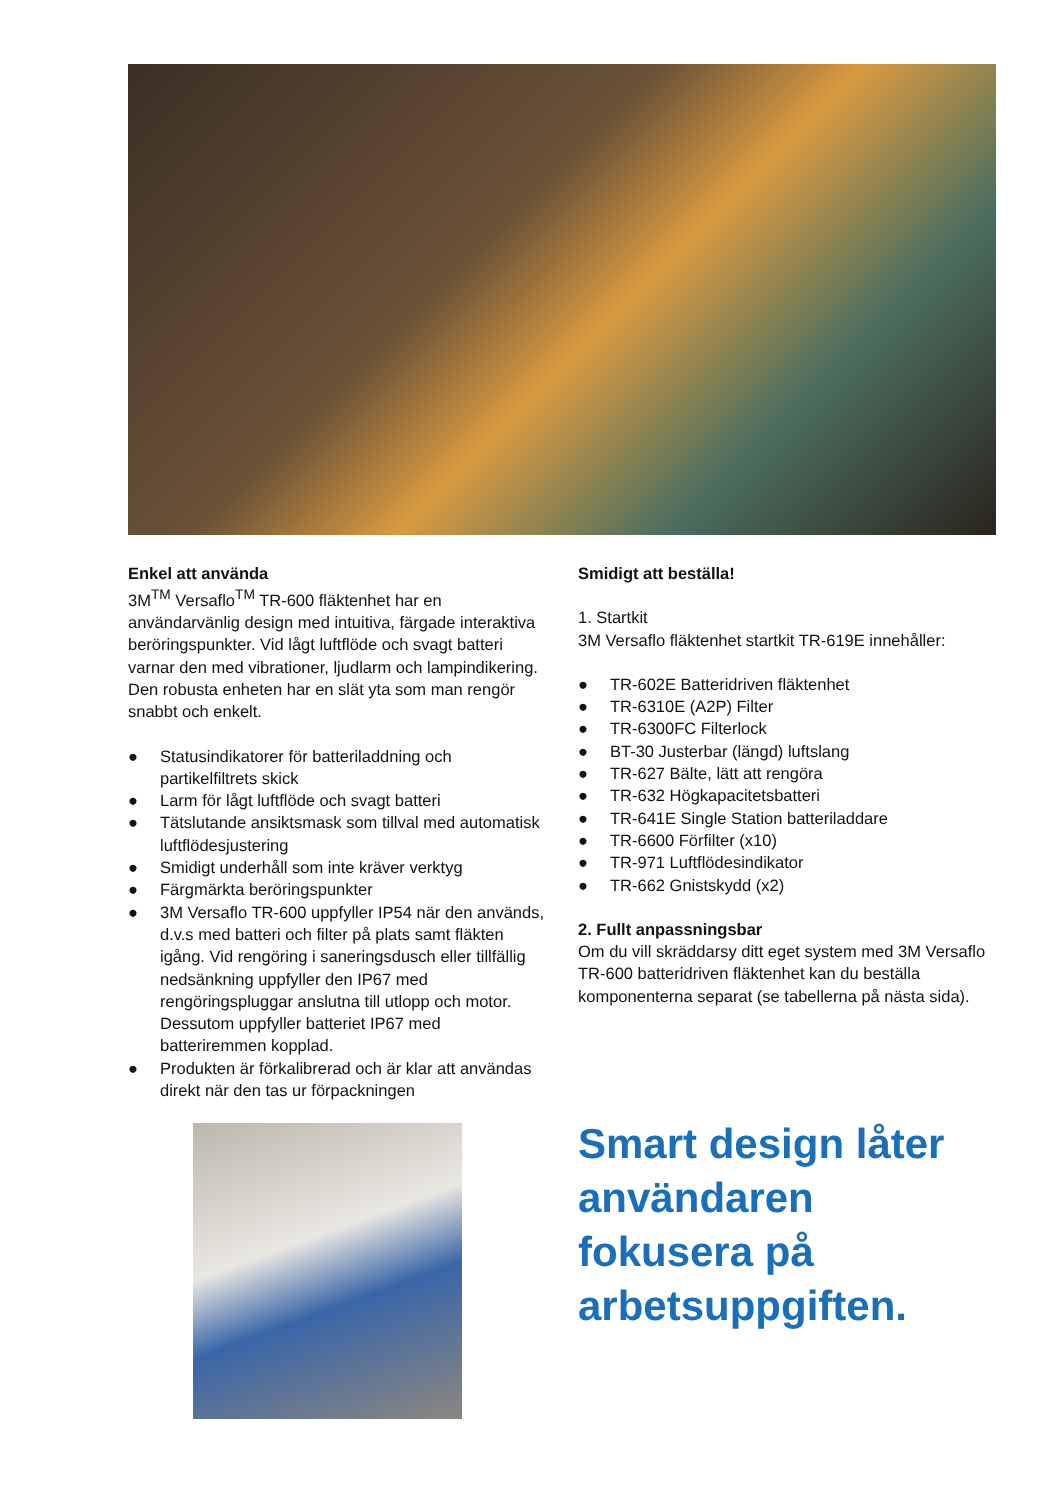Enkel att använda
3M<sup>TM</sup> Versaflo<sup>TM</sup> TR-600 fläktenhet har en användarvänlig design med intuitiva, färgade interaktiva beröringspunkter. Vid lågt luftflöde och svagt batteri varnar den med vibrationer, ljudlarm och lampindikering. Den robusta enheten har en slät yta som man rengör snabbt och enkelt.
● Statusindikatorer för batteriladdning och partikelfiltrets skick
● Larm för lågt luftflöde och svagt batteri
● Tätslutande ansiktsmask som tillval med automatisk luftflödesjustering
● Smidigt underhåll som inte kräver verktyg
● Färgmärkta beröringspunkter
● 3M Versaflo TR-600 uppfyller IP54 när den används, d.v.s med batteri och filter på plats samt fläkten igång. Vid rengöring i saneringsdusch eller tillfällig nedsänkning uppfyller den IP67 med rengöringspluggar anslutna till utlopp och motor. Dessutom uppfyller batteriet IP67 med batteriremmen kopplad.
● Produkten är förkalibrerad och är klar att användas direkt när den tas ur förpackningen
Smidigt att beställa!
1. Startkit
3M Versaflo fläktenhet startkit TR-619E innehåller:
● TR-602E Batteridriven fläktenhet
● TR-6310E (A2P) Filter
● TR-6300FC Filterlock
● BT-30 Justerbar (längd) luftslang
● TR-627 Bälte, lätt att rengöra
● TR-632 Högkapacitetsbatteri
● TR-641E Single Station batteriladdare
● TR-6600 Förfilter (x10)
● TR-971 Luftflödesindikator
● TR-662 Gnistskydd (x2)
2. Fullt anpassningsbar
Om du vill skräddarsy ditt eget system med 3M Versaflo TR-600 batteridriven fläktenhet kan du beställa komponenterna separat (se tabellerna på nästa sida).
Smart design låter användaren fokusera på arbetsuppgiften.